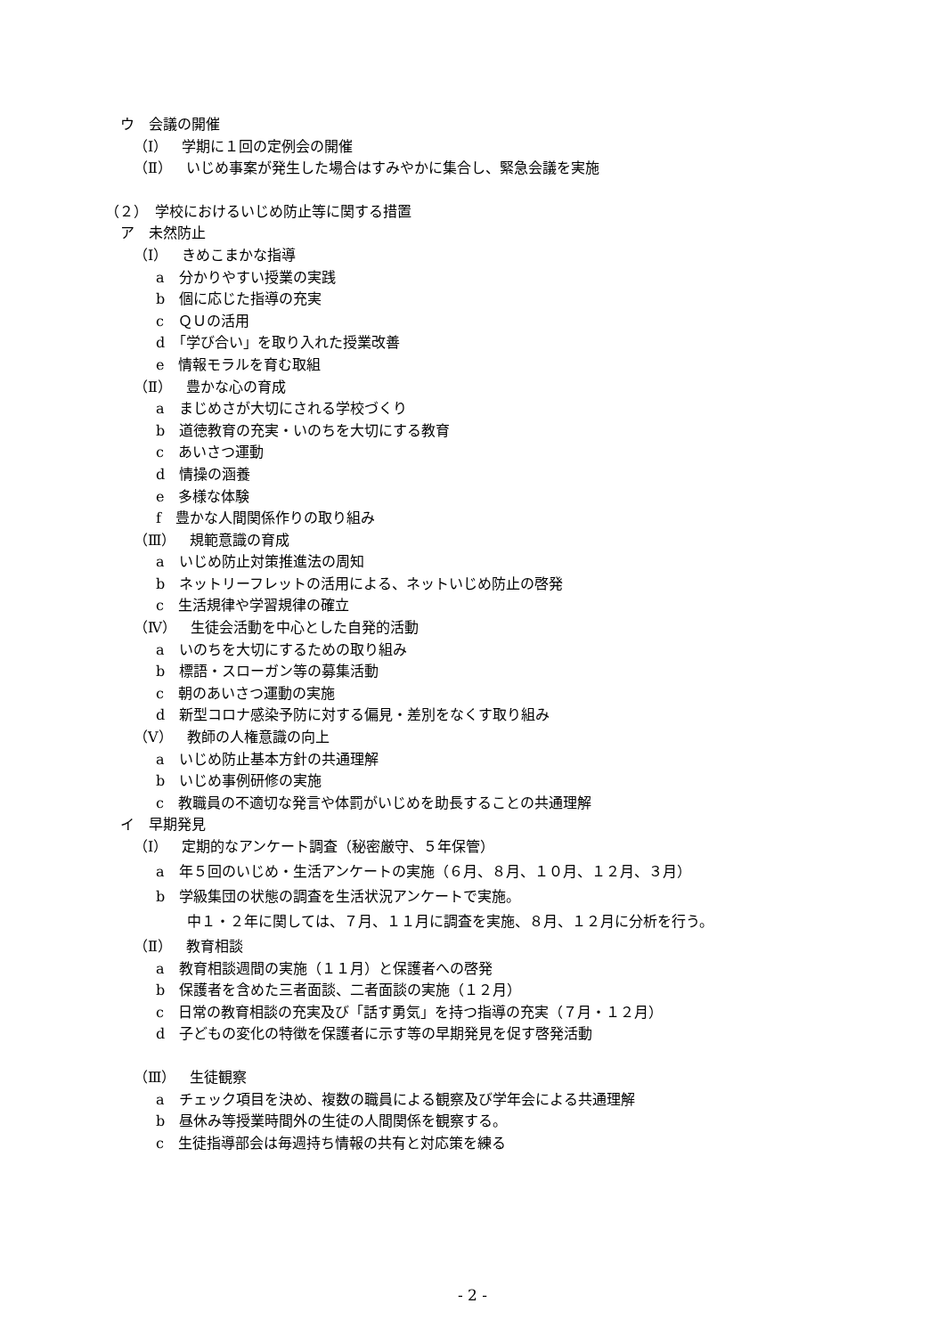ウ　会議の開催
（Ⅰ）　学期に１回の定例会の開催
（Ⅱ）　いじめ事案が発生した場合はすみやかに集合し、緊急会議を実施
（２）　学校におけるいじめ防止等に関する措置
ア　未然防止
（Ⅰ）　きめこまかな指導
a　分かりやすい授業の実践
b　個に応じた指導の充実
c　ＱＵの活用
d　「学び合い」を取り入れた授業改善
e　情報モラルを育む取組
（Ⅱ）　豊かな心の育成
a　まじめさが大切にされる学校づくり
b　道徳教育の充実・いのちを大切にする教育
c　あいさつ運動
d　情操の涵養
e　多様な体験
f　豊かな人間関係作りの取り組み
（Ⅲ）　規範意識の育成
a　いじめ防止対策推進法の周知
b　ネットリーフレットの活用による、ネットいじめ防止の啓発
c　生活規律や学習規律の確立
（Ⅳ）　生徒会活動を中心とした自発的活動
a　いのちを大切にするための取り組み
b　標語・スローガン等の募集活動
c　朝のあいさつ運動の実施
d　新型コロナ感染予防に対する偏見・差別をなくす取り組み
（Ⅴ）　教師の人権意識の向上
a　いじめ防止基本方針の共通理解
b　いじめ事例研修の実施
c　教職員の不適切な発言や体罰がいじめを助長することの共通理解
イ　早期発見
（Ⅰ）　定期的なアンケート調査（秘密厳守、５年保管）
a　年５回のいじめ・生活アンケートの実施（６月、８月、１０月、１２月、３月）
b　学級集団の状態の調査を生活状況アンケートで実施。
中１・２年に関しては、７月、１１月に調査を実施、８月、１２月に分析を行う。
（Ⅱ）　教育相談
a　教育相談週間の実施（１１月）と保護者への啓発
b　保護者を含めた三者面談、二者面談の実施（１２月）
c　日常の教育相談の充実及び「話す勇気」を持つ指導の充実（７月・１２月）
d　子どもの変化の特徴を保護者に示す等の早期発見を促す啓発活動
（Ⅲ）　生徒観察
a　チェック項目を決め、複数の職員による観察及び学年会による共通理解
b　昼休み等授業時間外の生徒の人間関係を観察する。
c　生徒指導部会は毎週持ち情報の共有と対応策を練る
- 2 -